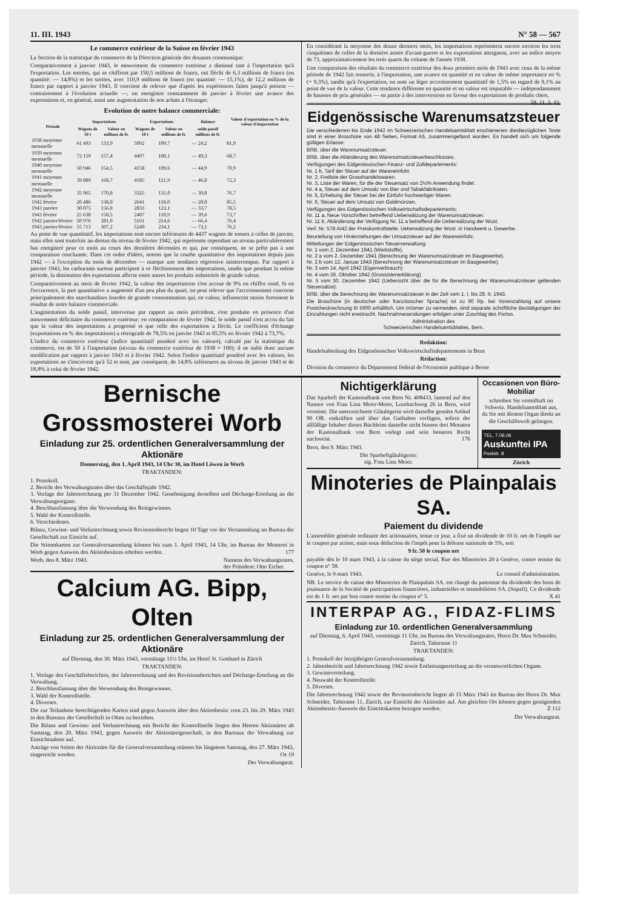11. III. 1943 N° 58 — 567
Le commerce extérieur de la Suisse en février 1943
La Section de la statistique du commerce de la Direction générale des douanes communique:
Comparativement à janvier 1943, le mouvement du commerce extérieur a diminué tant à l'importation qu'à l'exportation. Les entrées, qui se chiffrent par 150,5 millions de francs, ont fléchi de 6,3 millions de francs (en quantité: — 14,8%) et les sorties, avec 110,9 millions de francs (en quantité: — 15,1%), de 12,2 millions de francs par rapport à janvier 1943. Il convient de relever que d'après les expériences faites jusqu'à présent — contrairement à l'évolution actuelle —, on enregistre constamment de janvier à février une avance des exportations et, en général, aussi une augmentation de nos achats à l'étranger.
Evolution de notre balance commerciale:
| Période | Importations | | Exportations | | Balance | Valeur d'exportation en % de la valeur d'importation |
| --- | --- | --- | --- | --- | --- | --- |
| | Wagons de 10 t | Valeur en millions de fr. | Wagons de 10 t | Valeur en millions de fr. | solde passif millions de fr. | |
| 1938 moyenne mensuelle | 61 493 | 133,9 | 5092 | 109,7 | — 24,2 | 81,9 |
| 1939 moyenne mensuelle | 72 159 | 157,4 | 4497 | 108,1 | — 49,3 | 68,7 |
| 1940 moyenne mensuelle | 50 946 | 154,5 | 4158 | 109,6 | — 44,9 | 70,9 |
| 1941 moyenne mensuelle | 39 889 | 168,7 | 4185 | 121,9 | — 46,8 | 72,3 |
| 1942 moyenne mensuelle | 35 965 | 170,8 | 3325 | 131,0 | — 39,8 | 76,7 |
| 1942 février | 20 486 | 138,0 | 2641 | 118,0 | — 20,0 | 85,5 |
| 1943 janvier | 30 075 | 156,8 | 2833 | 123,1 | — 33,7 | 78,5 |
| 1943 février | 25 638 | 150,5 | 2407 | 110,9 | — 39,6 | 73,7 |
| 1942 janvier/février | 50 976 | 281,0 | 5161 | 214,6 | — 66,4 | 76,4 |
| 1943 janvier/février | 55 713 | 307,2 | 5240 | 234,1 | — 73,1 | 76,2 |
Au point de vue quantitatif, les importations sont encore inférieures de 4437 wagons de tonnes à celles de janvier, mais elles sont toutefois au-dessus du niveau de février 1942, qui représente cependant un niveau particulièrement bas enregistré pour ce mois au cours des dernières décennies et qui, par conséquent, ne se prête pas à une comparaison concluante. Dans cet ordre d'idées, notons que la courbe quantitative des importations depuis juin 1942 — à l'exception du mois de décembre — marque une tendance régressive ininterrompue. Par rapport à janvier 1943, les carburants surtout participent à ce fléchissement des importations, tandis que pendant la même période, la diminution des exportations affecte entre autres les produits industriels de grande valeur.
Comparativement au mois de février 1942, la valeur des importations s'est accrue de 9% en chiffre rond. Si en l'occurrence, la part quantitative a augmenté d'un peu plus du quart, on peut relever que l'accroissement concerne principalement des marchandises lourdes de grande consommation qui, en valeur, influencent moins fortement le résultat de notre balance commerciale.
L'augmentation du solde passif, intervenue par rapport au mois précédent, s'est produite en présence d'un mouvement déficitaire du commerce extérieur; en comparaison de février 1942, le solde passif s'est accru du fait que la valeur des importations a progressé et que celle des exportations a fléchi. Le coefficient d'échange (exportations en % des importations) a rétrogradé de 78,5% en janvier 1943 et 85,5% en février 1942 à 73,7%.
L'indice du commerce extérieur (indice quantitatif pondéré avec les valeurs), calculé par la statistique du commerce, est de 50 à l'importation (niveau du commerce extérieur de 1938 = 100); il ne subit donc aucune modification par rapport à janvier 1943 et à février 1942. Selon l'indice quantitatif pondéré avec les valeurs, les exportations ne s'inscrivent qu'à 52 et sont, par conséquent, de 14,8% inférieures au niveau de janvier 1943 et de 18,8% à celui de février 1942.
En considérant la moyenne des douze derniers mois, les importations représentent encore environ les trois cinquièmes de celles de la dernière année d'avant-guerre et les exportations atteignent, avec un indice moyen de 73, approximativement les trois quarts du volume de l'année 1938.
Une comparaison des résultats du commerce extérieur des deux premiers mois de 1943 avec ceux de la même période de 1942 fait ressortir, à l'importation, une avance en quantité et en valeur de même importance en % (+ 9,3%), tandis qu'à l'exportation, on note un léger accroissement quantitatif de 1,5% en regard de 9,1% au point de vue de la valeur. Cette tendance différente en quantité et en valeur est imputable — indépendamment de hausses de prix générales — en partie à des interversions en faveur des exportations de produits chers. 58. 11. 3. 43.
Eidgenössische Warenumsatzsteuer
Die verschiedenen bis Ende 1942 im Schweizerischen Handelsamtsblatt erschienenen diesbezüglichen Texte sind in einer Broschüre von 48 Seiten, Format A5, zusammengefasst worden. Es handelt sich um folgende gültigen Erlasse:
BRB. über die Warenumsatzsteuer.
BRB. über die Abänderung des Warenumsatzsteuerbeschlusses.
Verfügungen des Eidgenössischen Finanz- und Zolldepartements:
Nr. 1 b, Tarif der Steuer auf der Wareneinfuhr.
Nr. 2, Freiliste der Grosshandelswaren.
Nr. 3, Liste der Waren, für die der Steuersatz von 2½% Anwendung findet.
Nr. 4 a, Steuer auf dem Umsatz von Bier und Tabakfabrikaten.
Nr. 5, Erhebung der Steuer bei der Einfuhr hochwertiger Waren.
Nr. 6, Steuer auf dem Umsatz von Goldmünzen.
Verfügungen des Eidgenössischen Volkswirtschaftsdepartements:
Nr. 11 a, Neue Vorschriften betreffend Ueberwälzung der Warenumsatzsteuer.
Nr. 11 b, Abänderung der Verfügung Nr. 11 a betreffend die Ueberwälzung der Wust.
Verf. Nr. 578 A/42 der Preiskontrollstelle, Ueberwälzung der Wust. in Handwerk u. Gewerbe.
Beurteilung von Hinterziehungen der Umsatzsteuer auf der Wareneinfuhr.
Mitteilungen der Eidgenössischen Steuerverwaltung:
Nr. 1 vom 2. Dezember 1941 (Werkstoffe).
Nr. 2 a vom 2. Dezember 1941 (Berechnung der Warenumsatzsteuer im Baugewerbe).
Nr. 2 b vom 12. Januar 1943 (Berechnung der Warenumsatzsteuer im Baugewerbe).
Nr. 3 vom 14. April 1942 (Eigenverbrauch)
Nr. 4 vom 26. Oktober 1942 (Grossistenerklärung).
Nr. 5 vom 30. Dezember 1942 (Uebersicht über die für die Berechnung der Warenumsatzsteuer geltenden Steuersätze).
BRB. über die Berechnung der Warenumsatzsteuer in der Zeit vom 1. I. bis 28. II. 1943.
Die Broschüre (in deutscher oder französischer Sprache) ist zu 90 Rp. bei Voreinzahlung auf unsere Postcheckrechnung III 5600 erhältlich. Um Irrtümer zu vermeiden, sind separate schriftliche Bestätigungen der Einzahlungen nicht erwünscht. Nachnahmesendungen erfolgen unter Zuschlag des Portos.
Administration des
Schweizerischen Handelsamtsblattes, Bern.
Redaktion:
Handelsabteilung des Eidgenössischen Volkswirtschaftsdepartements in Bern
Rédaction:
Division du commerce du Département fédéral de l'économie publique à Berne
Bernische Grossmosterei Worb
Einladung zur 25. ordentlichen Generalversammlung der Aktionäre
Donnerstag, den 1. April 1943, 14 Uhr 30, im Hotel Löwen in Worb
TRAKTANDEN:
1. Protokoll.
2. Bericht des Verwaltungsrates über das Geschäftsjahr 1942.
3. Vorlage der Jahresrechnung per 31 Dezember 1942. Genehmigung derselben und Décharge-Erteilung an die Verwaltungsorgane.
4. Beschlussfassung über die Verwendung des Reingewinnes.
5. Wahl der Kontrollstelle.
6. Verschiedenes.
Bilanz, Gewinn- und Verlustrechnung sowie Revisorenbericht liegen 10 Tage vor der Versammlung im Bureau der Gesellschaft zur Einsicht auf.
Die Stimmkarten zur Generalversammlung können bis zum 1. April 1943, 14 Uhr, im Bureau der Mosterei in Worb gegen Ausweis des Aktienbesitzes erhoben werden. 177
Worb, den 8. März 1943. Namens des Verwaltungsrates,
der Präsident: Otto Eicher.
Calcium AG. Bipp, Olten
Einladung zur 25. ordentlichen Generalversammlung der Aktionäre
auf Dienstag, den 30. März 1943, vormittags 11½ Uhr, im Hotel St. Gotthard in Zürich
TRAKTANDEN:
1. Vorlage des Geschäftsberichtes, der Jahresrechnung und des Revisionsberichtes und Décharge-Erteilung an die Verwaltung.
2. Beschlussfassung über die Verwendung des Reingewinnes.
3. Wahl der Kontrollstelle.
4. Diverses.
Die zur Teilnahme berechtigenden Karten sind gegen Ausweis über den Aktienbesitz vom 23. bis 29. März 1943 in den Bureaux der Gesellschaft in Olten zu beziehen.
Die Bilanz und Gewinn- und Verlustrechnung mit Bericht der Kontrollstelle liegen den Herren Aktionären ab Samstag, den 20. März 1943, gegen Ausweis der Aktionäreigenschaft, in den Bureaux der Verwaltung zur Einsichtnahme auf.
Anträge von Seiten der Aktionäre für die Generalversammlung müssen bis längstens Samstag, den 27. März 1943, eingereicht werden. Os 19
Der Verwaltungsrat.
Nichtigerklärung
Das Sparheft der Kantonalbank von Bern Nr. 408433, lautend auf den Namen von Frau Lina Meier-Meier, Lombachweg 26 in Bern, wird vermisst. Die unterzeichnete Gläubigerin wird dasselbe gemäss Artikel 90 OR. entkräften und über das Guthaben verfügen, sofern der allfällige Inhaber dieses Büchleins dasselbe nicht binnen drei Monaten der Kantonalbank von Bern vorlegt und sein besseres Recht nachweist. 176
Bern, den 9. März 1943.
Die Sparheftgläubigerin:
sig. Frau Lina Meier.
Occasionen von Büro-Mobiliar
schreiben Sie vorteilhaft im Schweiz. Handelsamtsblatt aus, da Sie mit diesem Organ direkt an die Geschäftswelt gelangen.
TEL. 7.06.06
Auskunftei IPA Poststr. 8
Zürich
Minoteries de Plainpalais SA.
Paiement du dividende
L'assemblée générale ordinaire des actionnaires, tenue ce jour, a fixé un dividende de 10 fr. net de l'impôt sur le coupon par action, mais sous déduction de l'impôt pour la défense nationale de 5%, soit
9 fr. 50 le coupon net
payable dès le 10 mars 1943, à la caisse du siège social, Rue des Minoteries 20 à Genève, contre remise du coupon n° 58.
Genève, le 9 mars 1943. Le conseil d'administration.
NB. Le service de caisse des Minoteries de Plainpalais SA. est chargé du paiement du dividende des bons de jouissance de la Société de participations financières, industrielles et immobilières SA. (Sopafi). Ce dividende est de 1 fr. net par bon contre remise du coupon n° 5. X 41
INTERPAP AG., FIDAZ-FLIMS
Einladung zur 10. ordentlichen Generalversammlung
auf Dienstag, 6. April 1943, vormittags 11 Uhr, im Bureau des Verwaltungsrates, Herrn Dr. Max Schneider, Zürich, Talstrasse 11
TRAKTANDEN:
1. Protokoll der letztjährigen Generalversammlung.
2. Jahresbericht und Jahresrechnung 1942 sowie Entlastungserteilung an die verantwortlichen Organe.
3. Gewinnverteilung.
4. Neuwahl der Kontrollstelle.
5. Diverses.
Die Jahresrechnung 1942 sowie der Revisorenbericht liegen ab 15 März 1943 im Bureau des Herrn Dr. Max Schneider, Talstrasse 11, Zürich, zur Einsicht der Aktionäre auf. Am gleichen Ort können gegen genügenden Aktienbesitz-Ausweis die Eintrittskarten bezogen werden. Z 112
Der Verwaltungsrat.